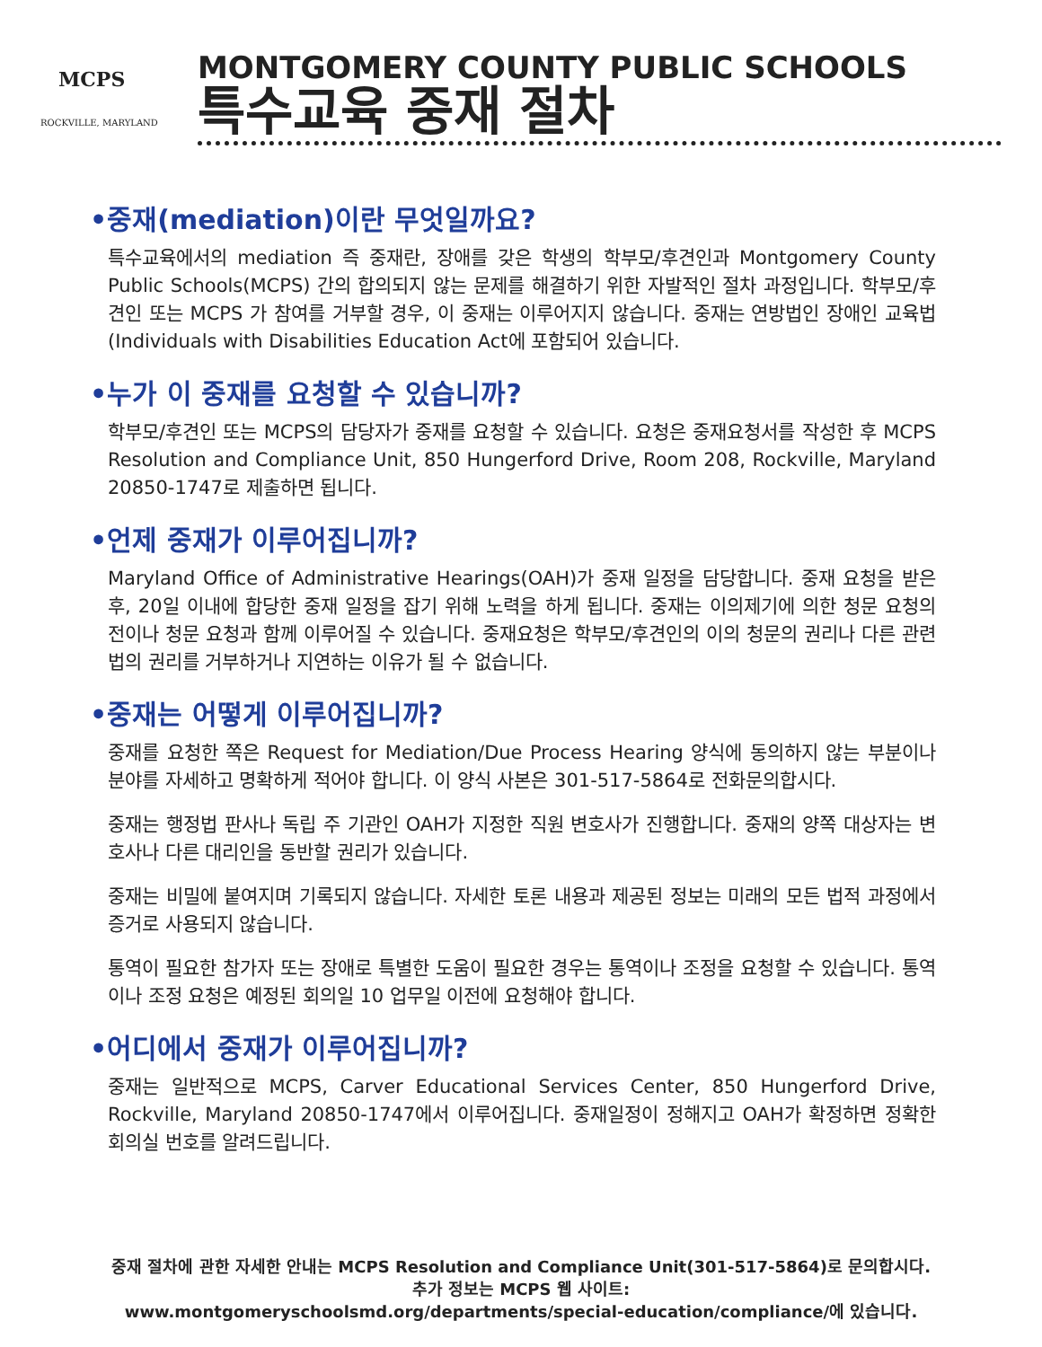MCPS
ROCKVILLE, MARYLAND
MONTGOMERY COUNTY PUBLIC SCHOOLS
특수교육 중재 절차
•중재(mediation)이란 무엇일까요?
특수교육에서의 mediation 즉 중재란, 장애를 갖은 학생의 학부모/후견인과 Montgomery County Public Schools(MCPS) 간의 합의되지 않는 문제를 해결하기 위한 자발적인 절차 과정입니다. 학부모/후견인 또는 MCPS 가 참여를 거부할 경우, 이 중재는 이루어지지 않습니다. 중재는 연방법인 장애인 교육법(Individuals with Disabilities Education Act에 포함되어 있습니다.
•누가 이 중재를 요청할 수 있습니까?
학부모/후견인 또는 MCPS의 담당자가 중재를 요청할 수 있습니다. 요청은 중재요청서를 작성한 후 MCPS Resolution and Compliance Unit, 850 Hungerford Drive, Room 208, Rockville, Maryland 20850-1747로 제출하면 됩니다.
•언제 중재가 이루어집니까?
Maryland Office of Administrative Hearings(OAH)가 중재 일정을 담당합니다. 중재 요청을 받은 후, 20일 이내에 합당한 중재 일정을 잡기 위해 노력을 하게 됩니다. 중재는 이의제기에 의한 청문 요청의 전이나 청문 요청과 함께 이루어질 수 있습니다. 중재요청은 학부모/후견인의 이의 청문의 권리나 다른 관련법의 권리를 거부하거나 지연하는 이유가 될 수 없습니다.
•중재는 어떻게 이루어집니까?
중재를 요청한 쪽은 Request for Mediation/Due Process Hearing 양식에 동의하지 않는 부분이나 분야를 자세하고 명확하게 적어야 합니다. 이 양식 사본은 301-517-5864로 전화문의합시다.
중재는 행정법 판사나 독립 주 기관인 OAH가 지정한 직원 변호사가 진행합니다. 중재의 양쪽 대상자는 변호사나 다른 대리인을 동반할 권리가 있습니다.
중재는 비밀에 붙여지며 기록되지 않습니다. 자세한 토론 내용과 제공된 정보는 미래의 모든 법적 과정에서 증거로 사용되지 않습니다.
통역이 필요한 참가자 또는 장애로 특별한 도움이 필요한 경우는 통역이나 조정을 요청할 수 있습니다. 통역이나 조정 요청은 예정된 회의일 10 업무일 이전에 요청해야 합니다.
•어디에서 중재가 이루어집니까?
중재는 일반적으로 MCPS, Carver Educational Services Center, 850 Hungerford Drive, Rockville, Maryland 20850-1747에서 이루어집니다. 중재일정이 정해지고 OAH가 확정하면 정확한 회의실 번호를 알려드립니다.
중재 절차에 관한 자세한 안내는 MCPS Resolution and Compliance Unit(301-517-5864)로 문의합시다.
추가 정보는 MCPS 웹 사이트:
www.montgomeryschoolsmd.org/departments/special-education/compliance/에 있습니다.